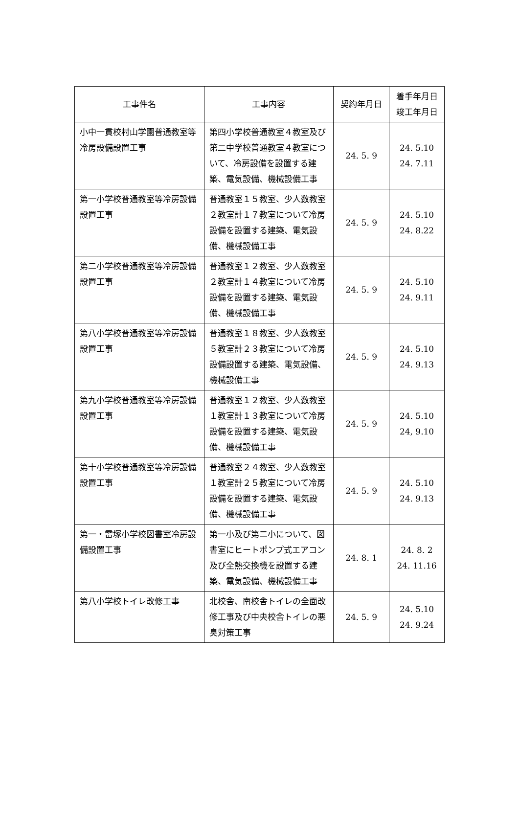| 工事件名 | 工事内容 | 契約年月日 | 着手年月日 竣工年月日 |
| --- | --- | --- | --- |
| 小中一貫校村山学園普通教室等冷房設備設置工事 | 第四小学校普通教室４教室及び第二中学校普通教室４教室について、冷房設備を設置する建築、電気設備、機械設備工事 | 24. 5. 9 | 24. 5.10 24. 7.11 |
| 第一小学校普通教室等冷房設備設置工事 | 普通教室１５教室、少人数教室２教室計１７教室について冷房設備を設置する建築、電気設備、機械設備工事 | 24. 5. 9 | 24. 5.10 24. 8.22 |
| 第二小学校普通教室等冷房設備設置工事 | 普通教室１２教室、少人数教室２教室計１４教室について冷房設備を設置する建築、電気設備、機械設備工事 | 24. 5. 9 | 24. 5.10 24. 9.11 |
| 第八小学校普通教室等冷房設備設置工事 | 普通教室１８教室、少人数教室５教室計２３教室について冷房設備設置する建築、電気設備、機械設備工事 | 24. 5. 9 | 24. 5.10 24. 9.13 |
| 第九小学校普通教室等冷房設備設置工事 | 普通教室１２教室、少人数教室１教室計１３教室について冷房設備を設置する建築、電気設備、機械設備工事 | 24. 5. 9 | 24. 5.10 24, 9.10 |
| 第十小学校普通教室等冷房設備設置工事 | 普通教室２４教室、少人数教室１教室計２５教室について冷房設備を設置する建築、電気設備、機械設備工事 | 24. 5. 9 | 24. 5.10 24. 9.13 |
| 第一・雷塚小学校図書室冷房設備設置工事 | 第一小及び第二小について、図書室にヒートポンプ式エアコン及び全熱交換機を設置する建築、電気設備、機械設備工事 | 24. 8. 1 | 24. 8. 2 24. 11.16 |
| 第八小学校トイレ改修工事 | 北校舎、南校舎トイレの全面改修工事及び中央校舎トイレの悪臭対策工事 | 24. 5. 9 | 24. 5.10 24. 9.24 |